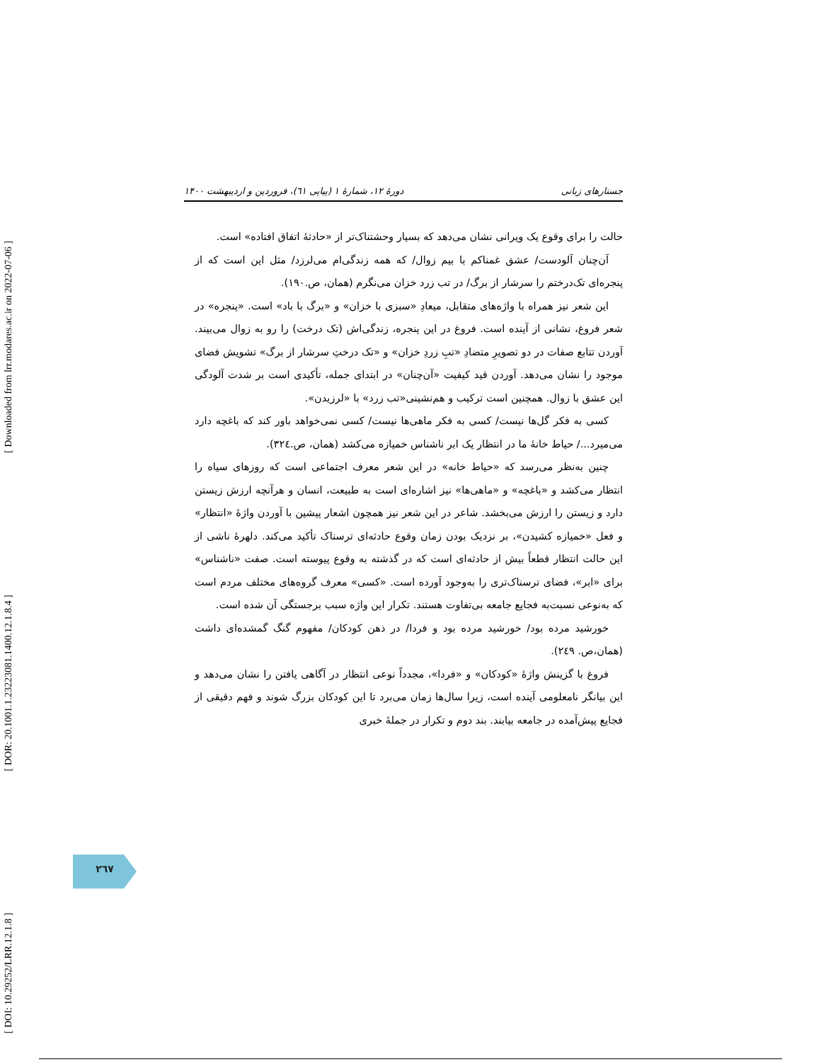[ Downloaded from lrr.modares.ac.ir on 2022-07-06 ]
[ DOR: 20.1001.1.23223081.1400.12.1.8.4 ]
[ DOI: 10.29252/LRR.12.1.8 ]
جستارهای زبانی دورهٔ ۱۲، شمارهٔ ۱ (پیاپی ٦١)، فروردین و اردیبهشت ۱۴۰۰
حالت را برای وقوع یک ویرانی نشان می‌دهد که بسیار وحشتناک‌تر از «حادثهٔ اتفاق افتاده» است.
آن‌چنان آلودست/ عشق غمناکم با بیم زوال/ که همه زندگی‌ام می‌لرزد/ مثل این است که از پنجره‌ای تک‌درختم را سرشار از برگ/ در تب زرد خزان می‌نگرم (همان، ص.۱۹۰).
این شعر نیز همراه با واژه‌های متقابل، میعادِ «سبزی با خزان» و «برگ با باد» است. «پنجره» در شعر فروغ، نشانی از آینده است. فروغ در این پنجره، زندگی‌اش (تک درخت) را رو به زوال می‌بیند. آوردن تتابع صفات در دو تصویرِ متضادِ «تبِ زردِ خزان» و «تک درختِ سرشار از برگ» تشویش فضای موجود را نشان می‌دهد. آوردن قید کیفیت «آن‌چنان» در ابتدای جمله، تأکیدی است بر شدت آلودگی این عشق با زوال. همچنین است ترکیب و هم‌نشینی«تب زرد» با «لرزیدن».
کسی به فکر گل‌ها نیست/ کسی به فکر ماهی‌ها نیست/ کسی نمی‌خواهد باور کند که باغچه دارد می‌میرد.../ حیاط خانهٔ ما در انتظار یک ابر ناشناس خمیازه می‌کشد (همان، ص.٣٢٤).
چنین به‌نظر می‌رسد که «حیاط خانه» در این شعر معرف اجتماعی است که روزهای سیاه را انتظار می‌کشد و «باغچه» و «ماهی‌ها» نیز اشاره‌ای است به طبیعت، انسان و هرآنچه ارزش زیستن دارد و زیستن را ارزش می‌بخشد. شاعر در این شعر نیز همچون اشعار پیشین با آوردن واژهٔ «انتظار» و فعل «خمیازه کشیدن»، بر نزدیک بودن زمان وقوع حادثه‌ای ترسناک تأکید می‌کند. دلهرهٔ ناشی از این حالت انتظار قطعاً بیش از حادثه‌ای است که در گذشته به وقوع پیوسته است. صفت «ناشناس» برای «ابر»، فضای ترسناک‌تری را به‌وجود آورده است. «کسی» معرف گروه‌های مختلف مردم است که به‌نوعی نسبت‌به فجایع جامعه بی‌تفاوت هستند. تکرار این واژه سبب برجستگی آن شده است.
خورشید مرده بود/ خورشید مرده بود و فردا/ در ذهن کودکان/ مفهوم گنگ گمشده‌ای داشت (همان،ص. ٢٤٩).
فروغ با گزینش واژهٔ «کودکان» و «فردا»، مجدداً نوعی انتظار در آگاهی یافتن را نشان می‌دهد و این بیانگر نامعلومی آینده است، زیرا سال‌ها زمان می‌برد تا این کودکان بزرگ شوند و فهم دقیقی از فجایع پیش‌آمده در جامعه بیابند. بند دوم و تکرار در جملهٔ خبری
۲٦۷